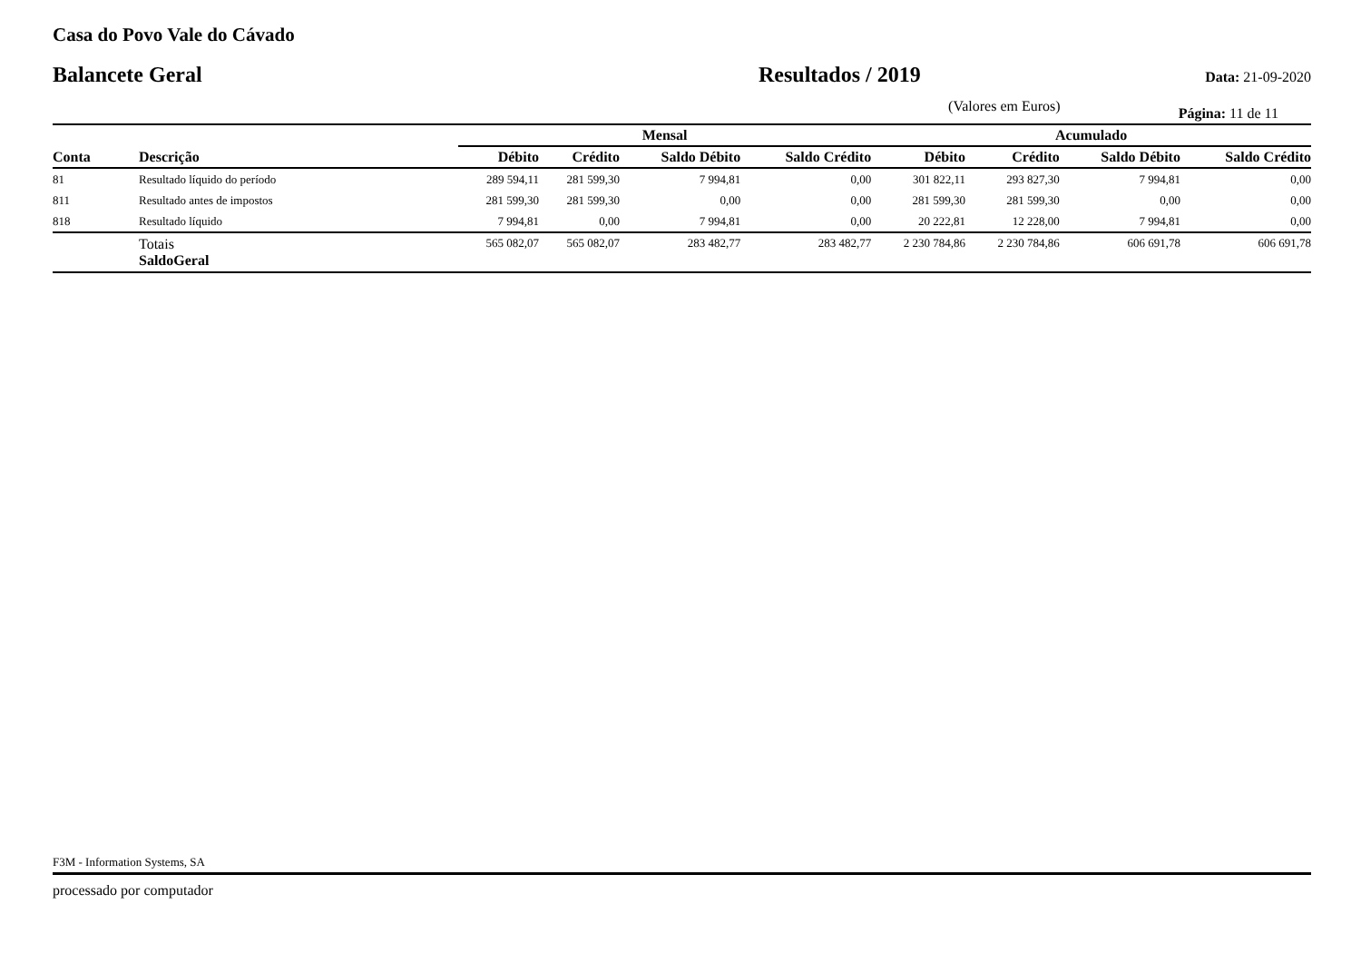Casa do Povo Vale do Cávado
Balancete Geral Resultados / 2019 Data: 21-09-2020
(Valores em Euros) Página: 11 de 11
| | | Mensal | | | | Acumulado | | | |
| --- | --- | --- | --- | --- | --- | --- | --- | --- | --- |
| Conta | Descrição | Débito | Crédito | Saldo Débito | Saldo Crédito | Débito | Crédito | Saldo Débito | Saldo Crédito |
| 81 | Resultado líquido do período | 289 594,11 | 281 599,30 | 7 994,81 | 0,00 | 301 822,11 | 293 827,30 | 7 994,81 | 0,00 |
| 811 | Resultado antes de impostos | 281 599,30 | 281 599,30 | 0,00 | 0,00 | 281 599,30 | 281 599,30 | 0,00 | 0,00 |
| 818 | Resultado líquido | 7 994,81 | 0,00 | 7 994,81 | 0,00 | 20 222,81 | 12 228,00 | 7 994,81 | 0,00 |
| | Totais SaldoGeral | 565 082,07 | 565 082,07 | 283 482,77 | 283 482,77 | 2 230 784,86 | 2 230 784,86 | 606 691,78 | 606 691,78 |
F3M - Information Systems, SA
processado por computador